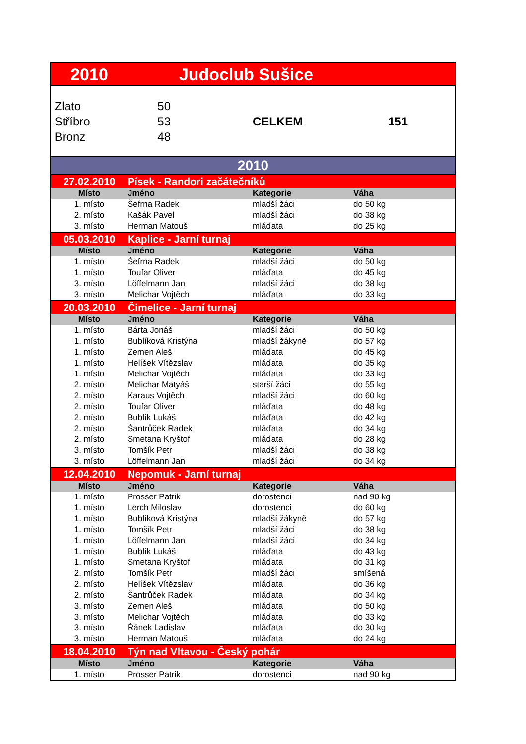| 2010 | Judoclub Sušice | | |
| Zlato | 50 | | |
| Stříbro | 53 | CELKEM | 151 |
| Bronz | 48 | | |
| 2010 | | | |
| 27.02.2010 | Písek - Randori začátečníků | | |
| Místo | Jméno | Kategorie | Váha |
| 1. místo | Šefrna Radek | mladší žáci | do 50 kg |
| 2. místo | Kašák Pavel | mladší žáci | do 38 kg |
| 3. místo | Herman Matouš | mláďata | do 25 kg |
| 05.03.2010 | Kaplice - Jarní turnaj | | |
| Místo | Jméno | Kategorie | Váha |
| 1. místo | Šefrna Radek | mladší žáci | do 50 kg |
| 1. místo | Toufar Oliver | mláďata | do 45 kg |
| 3. místo | Löffelmann Jan | mladší žáci | do 38 kg |
| 3. místo | Melichar Vojtěch | mláďata | do 33 kg |
| 20.03.2010 | Čimelice - Jarní turnaj | | |
| Místo | Jméno | Kategorie | Váha |
| 1. místo | Bárta Jonáš | mladší žáci | do 50 kg |
| 1. místo | Bublíková Kristýna | mladší žákyně | do 57 kg |
| 1. místo | Zemen Aleš | mláďata | do 45 kg |
| 1. místo | Helíšek Vítězslav | mláďata | do 35 kg |
| 1. místo | Melichar Vojtěch | mláďata | do 33 kg |
| 2. místo | Melichar Matyáš | starší žáci | do 55 kg |
| 2. místo | Karaus Vojtěch | mladší žáci | do 60 kg |
| 2. místo | Toufar Oliver | mláďata | do 48 kg |
| 2. místo | Bublík Lukáš | mláďata | do 42 kg |
| 2. místo | Šantrůček Radek | mláďata | do 34 kg |
| 2. místo | Smetana Kryštof | mláďata | do 28 kg |
| 3. místo | Tomšík Petr | mladší žáci | do 38 kg |
| 3. místo | Löffelmann Jan | mladší žáci | do 34 kg |
| 12.04.2010 | Nepomuk - Jarní turnaj | | |
| Místo | Jméno | Kategorie | Váha |
| 1. místo | Prosser Patrik | dorostenci | nad 90 kg |
| 1. místo | Lerch Miloslav | dorostenci | do 60 kg |
| 1. místo | Bublíková Kristýna | mladší žákyně | do 57 kg |
| 1. místo | Tomšík Petr | mladší žáci | do 38 kg |
| 1. místo | Löffelmann Jan | mladší žáci | do 34 kg |
| 1. místo | Bublík Lukáš | mláďata | do 43 kg |
| 1. místo | Smetana Kryštof | mláďata | do 31 kg |
| 2. místo | Tomšík Petr | mladší žáci | smíšená |
| 2. místo | Helíšek Vítězslav | mláďata | do 36 kg |
| 2. místo | Šantrůček Radek | mláďata | do 34 kg |
| 3. místo | Zemen Aleš | mláďata | do 50 kg |
| 3. místo | Melichar Vojtěch | mláďata | do 33 kg |
| 3. místo | Řánek Ladislav | mláďata | do 30 kg |
| 3. místo | Herman Matouš | mláďata | do 24 kg |
| 18.04.2010 | Týn nad Vltavou - Český pohár | | |
| Místo | Jméno | Kategorie | Váha |
| 1. místo | Prosser Patrik | dorostenci | nad 90 kg |